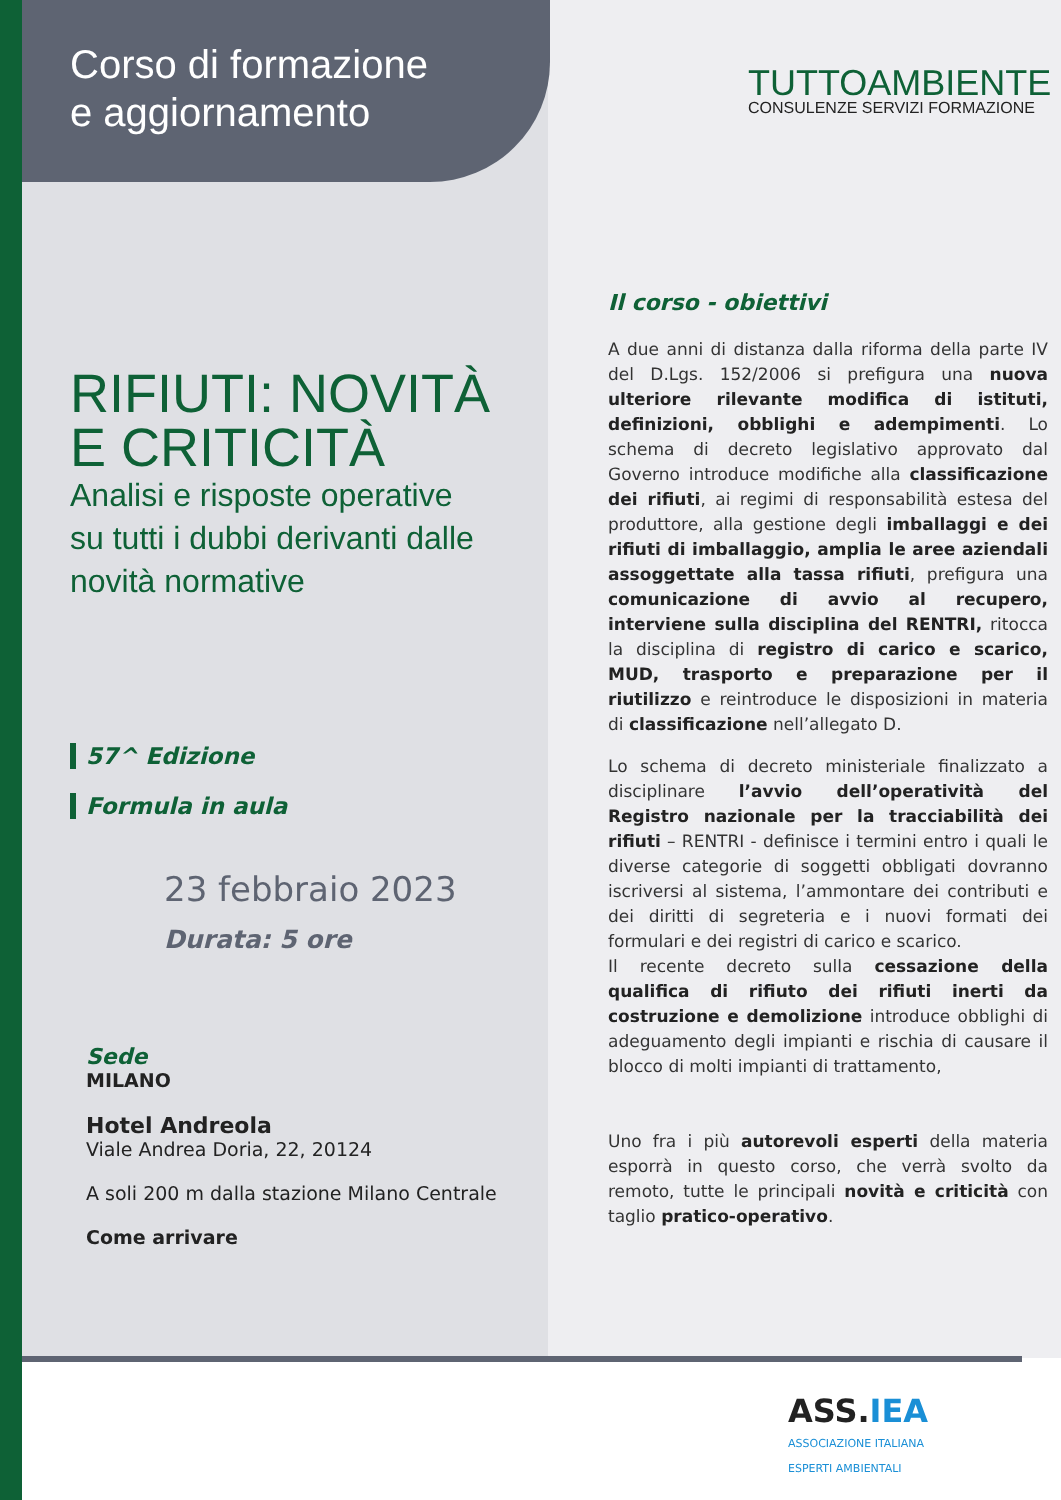Corso di formazione
e aggiornamento
RIFIUTI: NOVITÀ
E CRITICITÀ
Analisi e risposte operative
su tutti i dubbi derivanti dalle
novità normative
57^ Edizione
Formula in aula
23 febbraio 2023
Durata: 5 ore
Sede
MILANO
Hotel Andreola
Viale Andrea Doria, 22, 20124
A soli 200 m dalla stazione Milano Centrale
Come arrivare
TUTTOAMBIENTE
CONSULENZE SERVIZI FORMAZIONE
Il corso - obiettivi
A due anni di distanza dalla riforma della parte IV del D.Lgs. 152/2006 si prefigura una nuova ulteriore rilevante modifica di istituti, definizioni, obblighi e adempimenti. Lo schema di decreto legislativo approvato dal Governo introduce modifiche alla classificazione dei rifiuti, ai regimi di responsabilità estesa del produttore, alla gestione degli imballaggi e dei rifiuti di imballaggio, amplia le aree aziendali assoggettate alla tassa rifiuti, prefigura una comunicazione di avvio al recupero, interviene sulla disciplina del RENTRI, ritocca la disciplina di registro di carico e scarico, MUD, trasporto e preparazione per il riutilizzo e reintroduce le disposizioni in materia di classificazione nell’allegato D.
Lo schema di decreto ministeriale finalizzato a disciplinare l’avvio dell’operatività del Registro nazionale per la tracciabilità dei rifiuti – RENTRI - definisce i termini entro i quali le diverse categorie di soggetti obbligati dovranno iscriversi al sistema, l’ammontare dei contributi e dei diritti di segreteria e i nuovi formati dei formulari e dei registri di carico e scarico.
Il recente decreto sulla cessazione della qualifica di rifiuto dei rifiuti inerti da costruzione e demolizione introduce obblighi di adeguamento degli impianti e rischia di causare il blocco di molti impianti di trattamento,
Uno fra i più autorevoli esperti della materia esporrà in questo corso, che verrà svolto da remoto, tutte le principali novità e criticità con taglio pratico-operativo.
ASS. IEA
ASSOCIAZIONE ITALIANA
ESPERTI AMBIENTALI